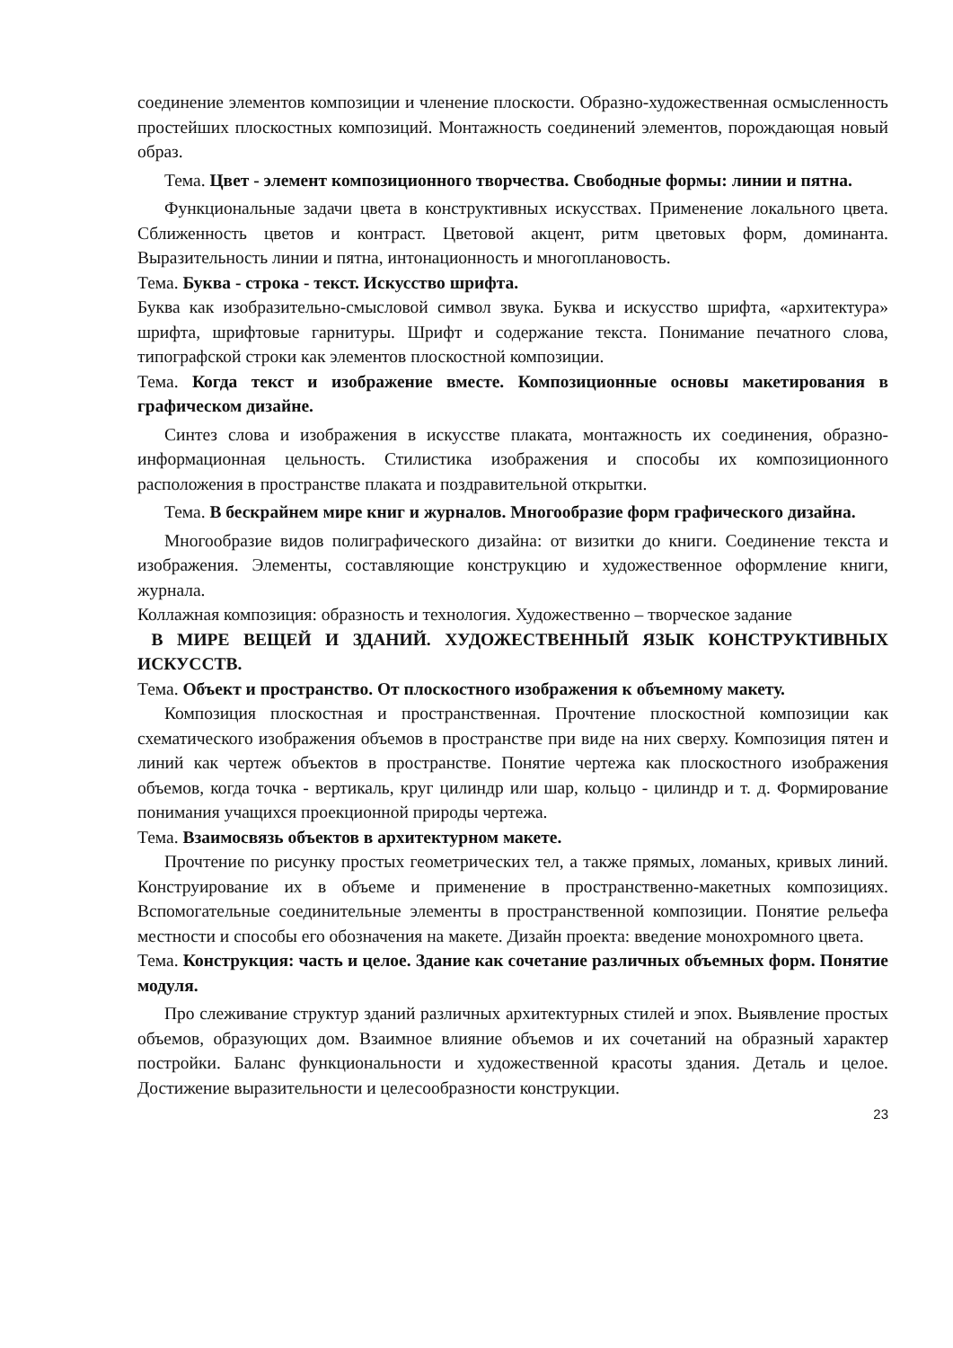соединение элементов композиции и членение плоскости. Образно-художественная ос­мысленность простейших плоскостных композиций. Монтажность соединений элементов, порождающая новый образ.
Тема. Цвет - элемент композиционного творчества. Свободные формы: линии и пятна.
Функциональные задачи цвета в конструктивных искусствах. Применение локального цвета. Сближенность цветов и контраст. Цветовой акцент, ритм цветовых форм, доминанта. Выразительность линии и пятна, интонационность и многоплановость.
Тема. Буква - строка - текст. Искусство шрифта.
Буква как изобразительно-смысловой символ звука. Буква и искусство шрифта, «архитектура» шрифта, шрифтовые гарнитуры. Шрифт и содержание текста. Понимание печатного слова, типографской строки как элементов плоскостной композиции.
Тема. Когда текст и изображение вместе. Композиционные основы макетирования в графическом дизайне.
Синтез слова и изображения в искусстве плаката, монтажность их соединения, образно-информационная цельность. Стилистика изображения и способы их композиционного расположения в пространстве плаката и поздравительной открытки.
Тема. В бескрайнем мире книг и журналов. Многообразие форм графического дизайна.
Многообразие видов полиграфического дизайна: от визитки до книги. Соединение текста и изображения. Элементы, составляющие конструкцию и художественное оформление книги, журнала.
Коллажная композиция: образность и технология. Художественно – творческое задание
В МИРЕ ВЕЩЕЙ И ЗДАНИЙ. ХУДОЖЕСТВЕННЫЙ ЯЗЫК КОНСТРУКТИВНЫХ ИСКУССТВ.
Тема. Объект и пространство. От плоскостного изображения к объемному макету.
Композиция плоскостная и пространственная. Прочтение плоскостной композиции как схематического изображения объемов в пространстве при виде на них сверху. Композиция пятен и линий как чертеж объектов в пространстве. Понятие чертежа как плоскостного изображения объемов, когда точка - вертикаль, круг цилиндр или шар, кольцо - цилиндр и т. д. Формирование понимания учащихся проекционной природы чертежа.
Тема. Взаимосвязь объектов в архитектурном макете.
Прочтение по рисунку простых геометрических тел, а также прямых, ломаных, кривых линий. Конструирование их в объеме и применение в пространственно-макетных композициях. Вспомогательные соединительные элементы в пространственной компо­зиции. Понятие рельефа местности и способы его обозначения на макете. Дизайн проекта: введение монохромного цвета.
Тема. Конструкция: часть и целое. Здание как сочетание различных объемных форм. Понятие модуля.
Про слеживание структур зданий различных архитектурных стилей и эпох. Выявление простых объемов, образующих дом. Взаимное влияние объемов и их сочетаний на образный характер постройки. Баланс функциональности и художественной красоты здания. Деталь и целое. Достижение выразительности и целесообразности конструкции.
23